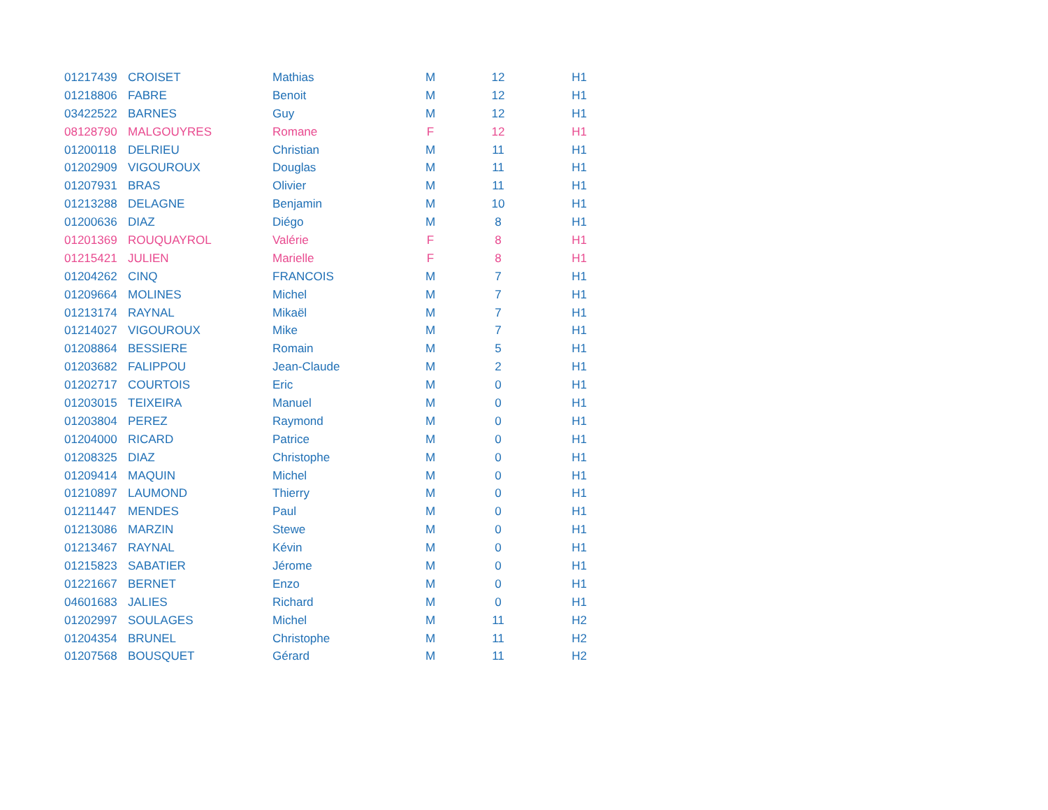| 01217439 | CROISET | Mathias | M | 12 | H1 |
| 01218806 | FABRE | Benoit | M | 12 | H1 |
| 03422522 | BARNES | Guy | M | 12 | H1 |
| 08128790 | MALGOUYRES | Romane | F | 12 | H1 |
| 01200118 | DELRIEU | Christian | M | 11 | H1 |
| 01202909 | VIGOUROUX | Douglas | M | 11 | H1 |
| 01207931 | BRAS | Olivier | M | 11 | H1 |
| 01213288 | DELAGNE | Benjamin | M | 10 | H1 |
| 01200636 | DIAZ | Diégo | M | 8 | H1 |
| 01201369 | ROUQUAYROL | Valérie | F | 8 | H1 |
| 01215421 | JULIEN | Marielle | F | 8 | H1 |
| 01204262 | CINQ | FRANCOIS | M | 7 | H1 |
| 01209664 | MOLINES | Michel | M | 7 | H1 |
| 01213174 | RAYNAL | Mikaël | M | 7 | H1 |
| 01214027 | VIGOUROUX | Mike | M | 7 | H1 |
| 01208864 | BESSIERE | Romain | M | 5 | H1 |
| 01203682 | FALIPPOU | Jean-Claude | M | 2 | H1 |
| 01202717 | COURTOIS | Eric | M | 0 | H1 |
| 01203015 | TEIXEIRA | Manuel | M | 0 | H1 |
| 01203804 | PEREZ | Raymond | M | 0 | H1 |
| 01204000 | RICARD | Patrice | M | 0 | H1 |
| 01208325 | DIAZ | Christophe | M | 0 | H1 |
| 01209414 | MAQUIN | Michel | M | 0 | H1 |
| 01210897 | LAUMOND | Thierry | M | 0 | H1 |
| 01211447 | MENDES | Paul | M | 0 | H1 |
| 01213086 | MARZIN | Stewe | M | 0 | H1 |
| 01213467 | RAYNAL | Kévin | M | 0 | H1 |
| 01215823 | SABATIER | Jérome | M | 0 | H1 |
| 01221667 | BERNET | Enzo | M | 0 | H1 |
| 04601683 | JALIES | Richard | M | 0 | H1 |
| 01202997 | SOULAGES | Michel | M | 11 | H2 |
| 01204354 | BRUNEL | Christophe | M | 11 | H2 |
| 01207568 | BOUSQUET | Gérard | M | 11 | H2 |